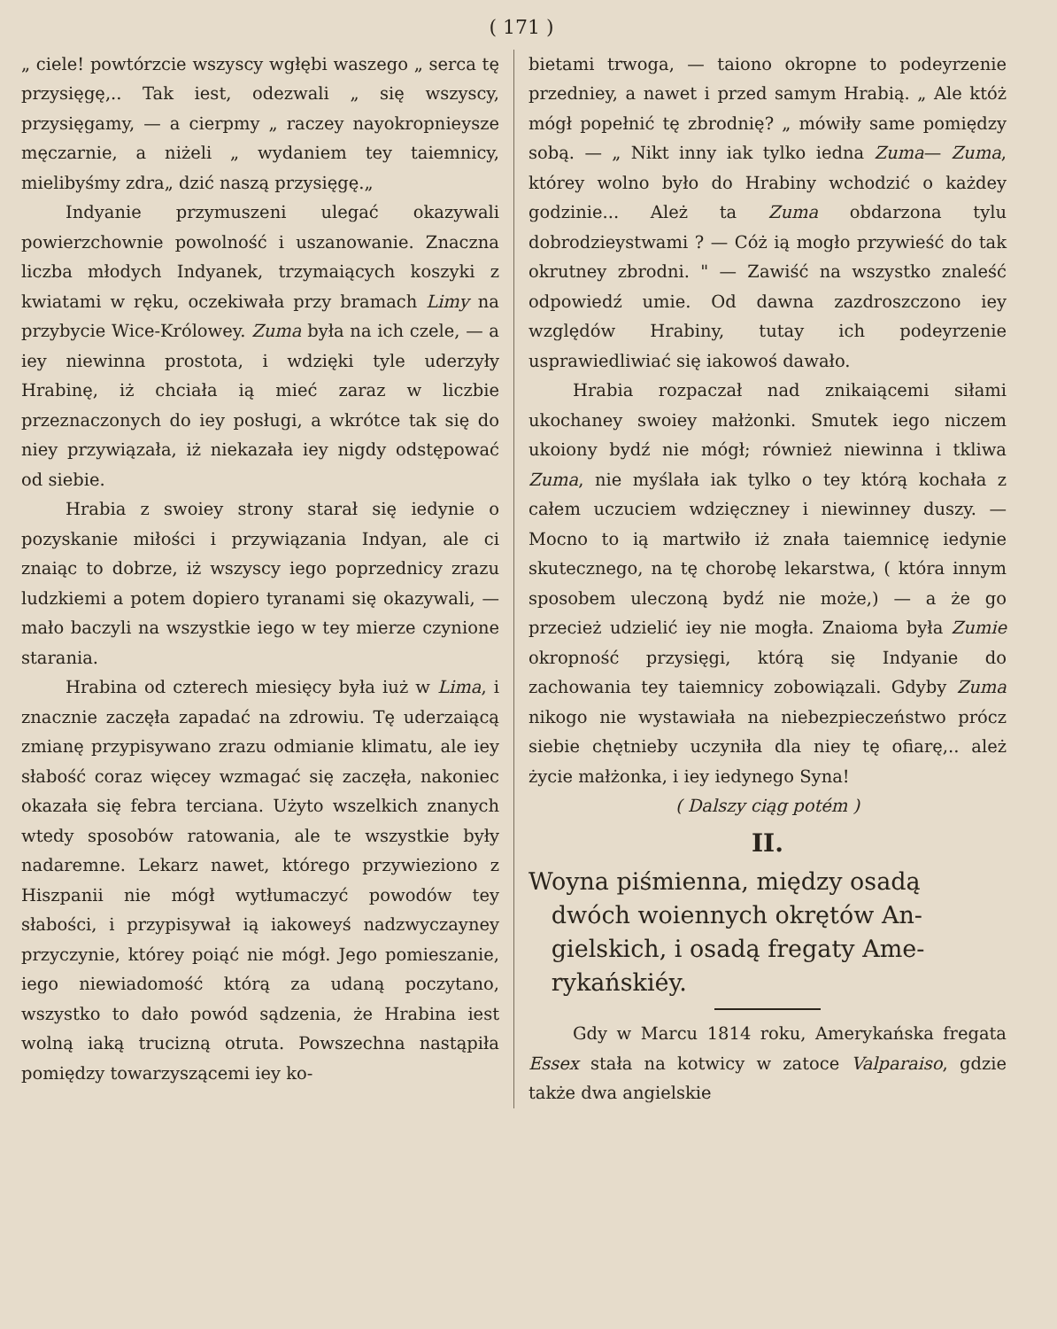( 171 )
„ ciele! powtórzcie wszyscy wgłębi waszego „ serca tę przysięgę,.. Tak iest, odezwali „ się wszyscy, przysięgamy, — a cierpmy „ raczey nayokropnieysze męczarnie, a niżeli „ wydaniem tey taiemnicy, mielibyśmy zdra„ dzić naszą przysięgę.„
Indyanie przymuszeni ulegać okazywali powierzchownie powolność i uszanowanie. Znaczna liczba młodych Indyanek, trzymaiących koszyki z kwiatami w ręku, oczekiwała przy bramach Limy na przybycie Wice-Królowey. Zuma była na ich czele, — a iey niewinna prostota, i wdzięki tyle uderzyły Hrabinę, iż chciała ią mieć zaraz w liczbie przeznaczonych do iey posługi, a wkrótce tak się do niey przywiązała, iż niekazała iey nigdy odstępować od siebie.
Hrabia z swoiey strony starał się iedynie o pozyskanie miłości i przywiązania Indyan, ale ci znaiąc to dobrze, iż wszyscy iego poprzednicy zrazu ludzkiemi a potem dopiero tyranami się okazywali, — mało baczyli na wszystkie iego w tey mierze czynione starania.
Hrabina od czterech miesięcy była iuż w Lima, i znacznie zaczęła zapadać na zdrowiu. Tę uderzaiącą zmianę przypisywano zrazu odmianie klimatu, ale iey słabość coraz więcey wzmagać się zaczęła, nakoniec okazała się febra terciana. Użyto wszelkich znanych wtedy sposobów ratowania, ale te wszystkie były nadaremne. Lekarz nawet, którego przywieziono z Hiszpanii nie mógł wytłumaczyć powodów tey słabości, i przypisywał ią iakoweyś nadzwyczayney przyczynie, którey poiąć nie mógł. Jego pomieszanie, iego niewiadomość którą za udaną poczytano, wszystko to dało powód sądzenia, że Hrabina iest wolną iaką trucizną otruta. Powszechna nastąpiła pomiędzy towarzyszącemi iey ko-
bietami trwoga, — taiono okropne to podeyrzenie przedniey, a nawet i przed samym Hrabią. „ Ale któż mógł popełnić tę zbrodnię? „ mówiły same pomiędzy sobą. — „ Nikt inny iak tylko iedna Zuma— Zuma, którey wolno było do Hrabiny wchodzić o każdey godzinie... Ależ ta Zuma obdarzona tylu dobrodzieystwami ? — Cóż ią mogło przywieść do tak okrutney zbrodni. " — Zawiść na wszystko znaleść odpowiedź umie. Od dawna zazdroszczono iey względów Hrabiny, tutay ich podeyrzenie usprawiedliwiać się iakowoś dawało.
Hrabia rozpaczał nad znikaiącemi siłami ukochaney swoiey małżonki. Smutek iego niczem ukoiony bydź nie mógł; również niewinna i tkliwa Zuma, nie myślała iak tylko o tey którą kochała z całem uczuciem wdzięczney i niewinney duszy. — Mocno to ią martwiło iż znała taiemnicę iedynie skutecznego, na tę chorobę lekarstwa, ( która innym sposobem uleczoną bydź nie może,) — a że go przecież udzielić iey nie mogła. Znaioma była Zumie okropność przysięgi, którą się Indyanie do zachowania tey taiemnicy zobowiązali. Gdyby Zuma nikogo nie wystawiała na niebezpieczeństwo prócz siebie chętnieby uczyniła dla niey tę ofiarę,.. ależ życie małżonka, i iey iedynego Syna!
( Dalszy ciąg potém )
II.
Woyna piśmienna, między osadą
dwóch woiennych okrętów An-
gielskich, i osadą fregaty Ame-
rykańskiéy.
Gdy w Marcu 1814 roku, Amerykańska fregata Essex stała na kotwicy w zatoce Valparaiso, gdzie także dwa angielskie